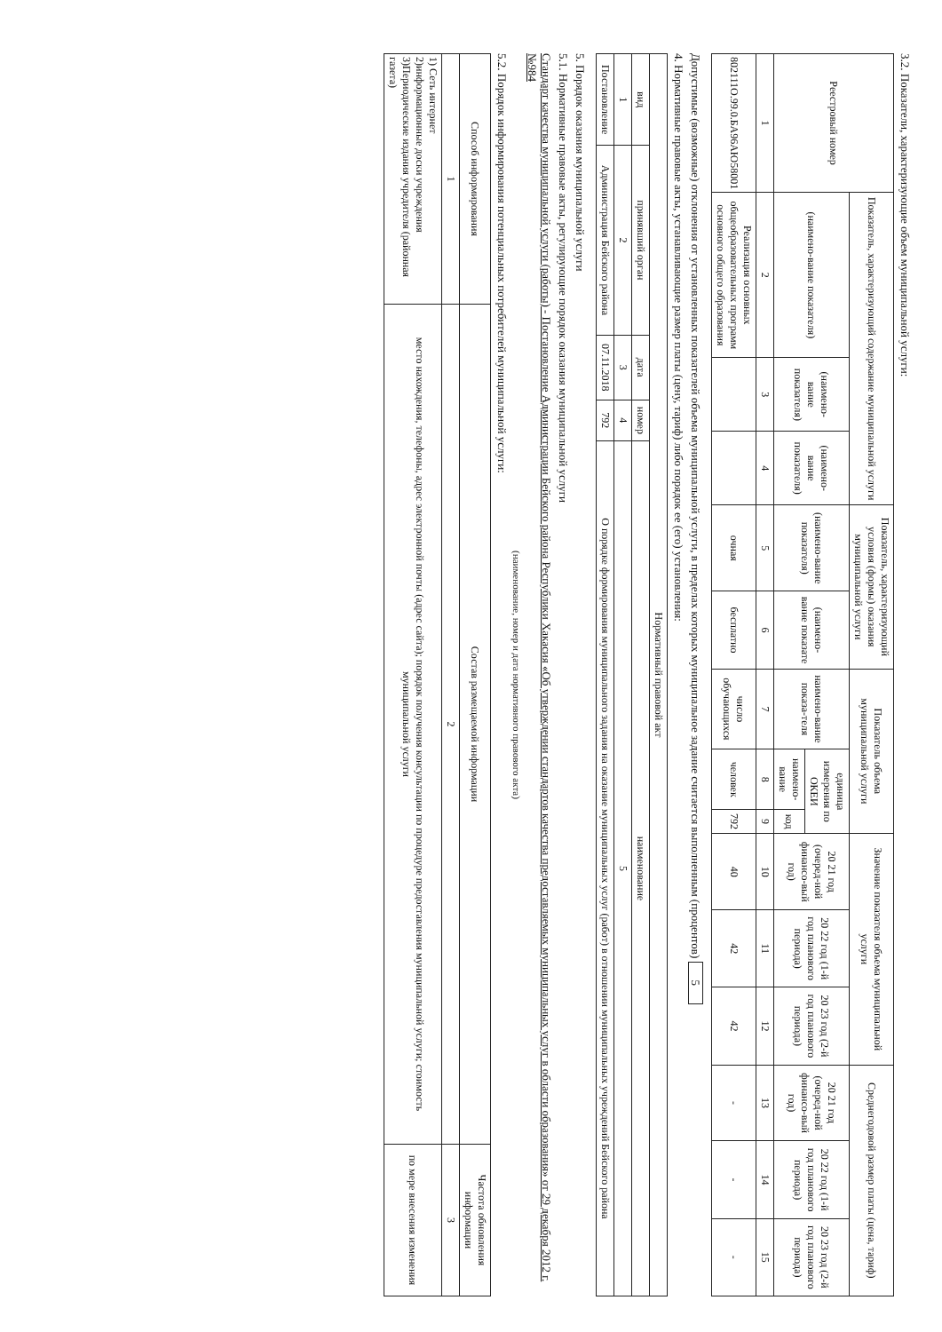3.2. Показатели, характеризующие объем муниципальной услуги:
| Реестровый номер | Показатель, характеризующий содержание муниципальной услуги | | | Показатель, характеризующий условия (формы) оказания муниципальной услуги | | Показатель объема муниципальной услуги | | | Значение показателя объема муниципальной услуги | | | Среднегодовой размер платы (цена, тариф) | | |
| --- | --- | --- | --- | --- | --- | --- | --- | --- | --- | --- | --- | --- | --- | --- |
| | (наимено-вание показателя) | (наимено-вание показателя) | (наимено-вание показателя) | (наимено-вание показателя) | (наимено-вание показате | наимено-вание показа-теля | единица измерения по ОКЕИ | | 20 21 год (очеред-ной финансо-вый год) | 20 22 год (1-й год планового периода) | 20 23 год (2-й год планового периода) | 20 21 год (очеред-ной финансо-вый год) | 20 22 год (1-й год планового периода) | 20 23 год (2-й год планового периода) |
| | | | | | | | наимено-вание | код | | | | | | |
| 1 | 2 | 3 | 4 | 5 | 6 | 7 | 8 | 9 | 10 | 11 | 12 | 13 | 14 | 15 |
| 802111О.99.0.БА96АЮ58001 | Реализация основных общеобразовательных программ основного общего образования | | | очная | бесплатно | число обучающихся | человек | 792 | 40 | 42 | 42 | - | - | - |
Допустимые (возможные) отклонения от установленных показателей объема муниципальной услуги, в пределах которых муниципальное задание считается выполненным (процентов) 5
4. Нормативные правовые акты, устанавливающие размер платы (цену, тариф) либо порядок ее (его) установления:
| Нормативный правовой акт | | | | |
| --- | --- | --- | --- | --- |
| вид | принявший орган | дата | номер | наименование |
| 1 | 2 | 3 | 4 | 5 |
| Постановление | Администрация Бейского района | 07.11.2018 | 792 | О порядке формирования муниципального задания на оказание муниципальных услуг (работ) в отношении муниципальных учреждений Бейского района |
5. Порядок оказания муниципальной услуги
5.1. Нормативные правовые акты, регулирующие порядок оказания муниципальной услуги
Стандарт качества муниципальной услуги (работы) - Постановление Администрации Бейского района Республики Хакасия «Об утверждении стандартов качества предоставляемых муниципальных услуг в области образования» от 29 декабря 2012 г. №984
(наименование, номер и дата нормативного правового акта)
5.2. Порядок информирования потенциальных потребителей муниципальной услуги:
| Способ информирования | Состав размещаемой информации | Частота обновления информации |
| --- | --- | --- |
| 1 | 2 | 3 |
| 1) Сеть интернет 2)информационные доски учреждения 3)Периодические издания учредителя (районная газета) | место нахождения, телефоны, адрес электронной почты (адрес сайта); порядок получения консультации по процедуре предоставления муниципальной услуги; стоимость муниципальной услуги | по мере внесения изменения |